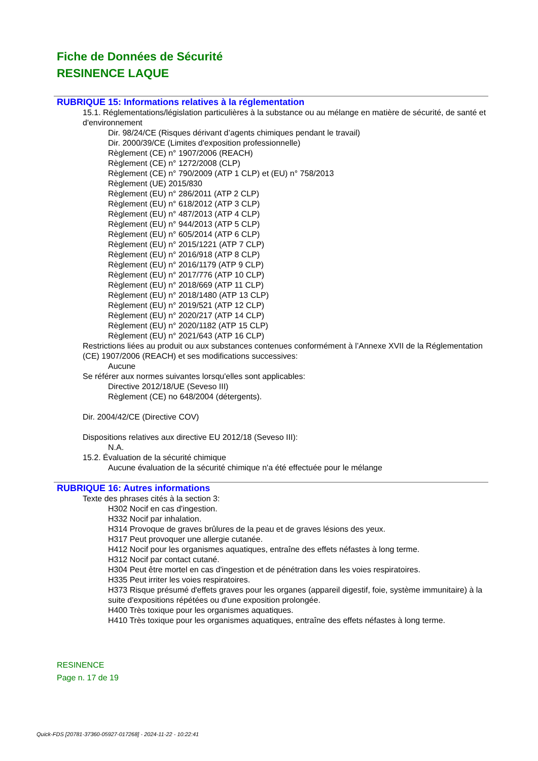Fiche de Données de Sécurité
RESINENCE LAQUE
RUBRIQUE 15: Informations relatives à la réglementation
15.1. Réglementations/législation particulières à la substance ou au mélange en matière de sécurité, de santé et d'environnement
Dir. 98/24/CE (Risques dérivant d’agents chimiques pendant le travail)
Dir. 2000/39/CE (Limites d'exposition professionnelle)
Règlement (CE) n° 1907/2006 (REACH)
Règlement (CE) n° 1272/2008 (CLP)
Règlement (CE) n° 790/2009 (ATP 1 CLP) et (EU) n° 758/2013
Règlement (UE) 2015/830
Règlement (EU) n° 286/2011 (ATP 2 CLP)
Règlement (EU) n° 618/2012 (ATP 3 CLP)
Règlement (EU) n° 487/2013 (ATP 4 CLP)
Règlement (EU) n° 944/2013 (ATP 5 CLP)
Règlement (EU) n° 605/2014 (ATP 6 CLP)
Règlement (EU) n° 2015/1221 (ATP 7 CLP)
Règlement (EU) n° 2016/918 (ATP 8 CLP)
Règlement (EU) n° 2016/1179 (ATP 9 CLP)
Règlement (EU) n° 2017/776 (ATP 10 CLP)
Règlement (EU) n° 2018/669 (ATP 11 CLP)
Règlement (EU) n° 2018/1480 (ATP 13 CLP)
Règlement (EU) n° 2019/521 (ATP 12 CLP)
Règlement (EU) n° 2020/217 (ATP 14 CLP)
Règlement (EU) n° 2020/1182 (ATP 15 CLP)
Règlement (EU) n° 2021/643 (ATP 16 CLP)
Restrictions liées au produit ou aux substances contenues conformément à l’Annexe XVII de la Réglementation (CE) 1907/2006 (REACH) et ses modifications successives:
Aucune
Se référer aux normes suivantes lorsqu'elles sont applicables:
Directive 2012/18/UE (Seveso III)
Règlement (CE) no 648/2004 (détergents).
Dir. 2004/42/CE (Directive COV)
Dispositions relatives aux directive EU 2012/18 (Seveso III):
N.A.
15.2. Évaluation de la sécurité chimique
Aucune évaluation de la sécurité chimique n'a été effectuée pour le mélange
RUBRIQUE 16: Autres informations
Texte des phrases cités à la section 3:
H302 Nocif en cas d'ingestion.
H332 Nocif par inhalation.
H314 Provoque de graves brûlures de la peau et de graves lésions des yeux.
H317 Peut provoquer une allergie cutanée.
H412 Nocif pour les organismes aquatiques, entraîne des effets néfastes à long terme.
H312 Nocif par contact cutané.
H304 Peut être mortel en cas d'ingestion et de pénétration dans les voies respiratoires.
H335 Peut irriter les voies respiratoires.
H373 Risque présumé d'effets graves pour les organes (appareil digestif, foie, système immunitaire) à la suite d'expositions répétées ou d'une exposition prolongée.
H400 Très toxique pour les organismes aquatiques.
H410 Très toxique pour les organismes aquatiques, entraîne des effets néfastes à long terme.
RESINENCE
Page n. 17 de 19
Quick-FDS [20781-37360-05927-017268] - 2024-11-22 - 10:22:41